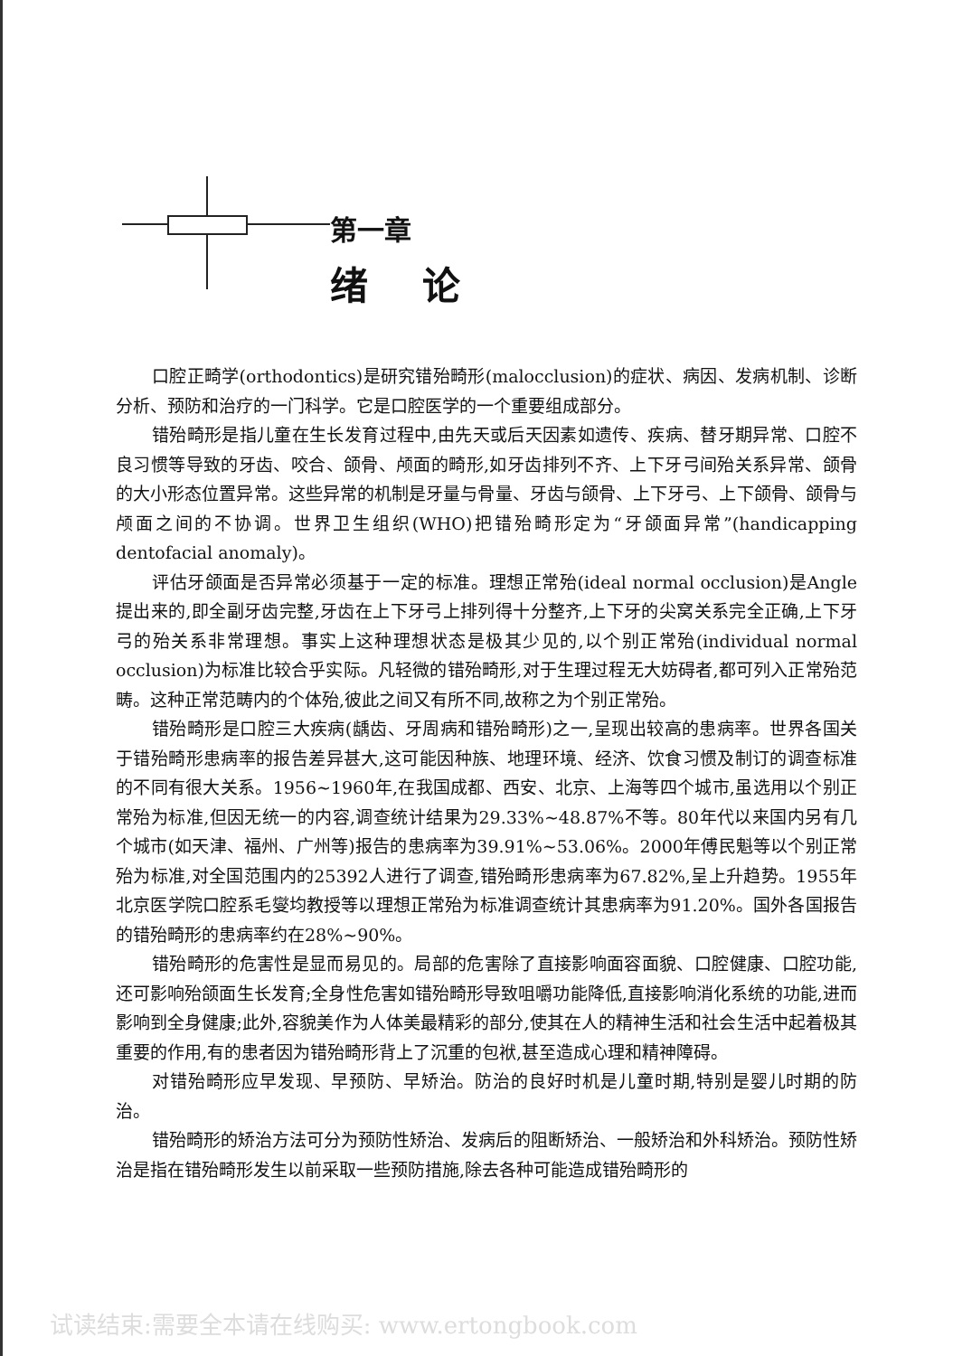第一章
绪论
口腔正畸学(orthodontics)是研究错殆畸形(malocclusion)的症状、病因、发病机制、诊断分析、预防和治疗的一门科学。它是口腔医学的一个重要组成部分。
错殆畸形是指儿童在生长发育过程中,由先天或后天因素如遗传、疾病、替牙期异常、口腔不良习惯等导致的牙齿、咬合、颌骨、颅面的畸形,如牙齿排列不齐、上下牙弓间殆关系异常、颌骨的大小形态位置异常。这些异常的机制是牙量与骨量、牙齿与颌骨、上下牙弓、上下颌骨、颌骨与颅面之间的不协调。世界卫生组织(WHO)把错殆畸形定为“牙颌面异常”(handicapping dentofacial anomaly)。
评估牙颌面是否异常必须基于一定的标准。理想正常殆(ideal normal occlusion)是Angle提出来的,即全副牙齿完整,牙齿在上下牙弓上排列得十分整齐,上下牙的尖窝关系完全正确,上下牙弓的殆关系非常理想。事实上这种理想状态是极其少见的,以个别正常殆(individual normal occlusion)为标准比较合乎实际。凡轻微的错殆畸形,对于生理过程无大妨碍者,都可列入正常殆范畴。这种正常范畴内的个体殆,彼此之间又有所不同,故称之为个别正常殆。
错殆畸形是口腔三大疾病(龋齿、牙周病和错殆畸形)之一,呈现出较高的患病率。世界各国关于错殆畸形患病率的报告差异甚大,这可能因种族、地理环境、经济、饮食习惯及制订的调查标准的不同有很大关系。1956~1960年,在我国成都、西安、北京、上海等四个城市,虽选用以个别正常殆为标准,但因无统一的内容,调查统计结果为29.33%~48.87%不等。80年代以来国内另有几个城市(如天津、福州、广州等)报告的患病率为39.91%~53.06%。2000年傅民魁等以个别正常殆为标准,对全国范围内的25392人进行了调查,错殆畸形患病率为67.82%,呈上升趋势。1955年北京医学院口腔系毛燮均教授等以理想正常殆为标准调查统计其患病率为91.20%。国外各国报告的错殆畸形的患病率约在28%~90%。
错殆畸形的危害性是显而易见的。局部的危害除了直接影响面容面貌、口腔健康、口腔功能,还可影响殆颌面生长发育;全身性危害如错殆畸形导致咀嚼功能降低,直接影响消化系统的功能,进而影响到全身健康;此外,容貌美作为人体美最精彩的部分,使其在人的精神生活和社会生活中起着极其重要的作用,有的患者因为错殆畸形背上了沉重的包袱,甚至造成心理和精神障碍。
对错殆畸形应早发现、早预防、早矫治。防治的良好时机是儿童时期,特别是婴儿时期的防治。
错殆畸形的矫治方法可分为预防性矫治、发病后的阻断矫治、一般矫治和外科矫治。预防性矫治是指在错殆畸形发生以前采取一些预防措施,除去各种可能造成错殆畸形的
试读结束:需要全本请在线购买: www.ertongbook.com